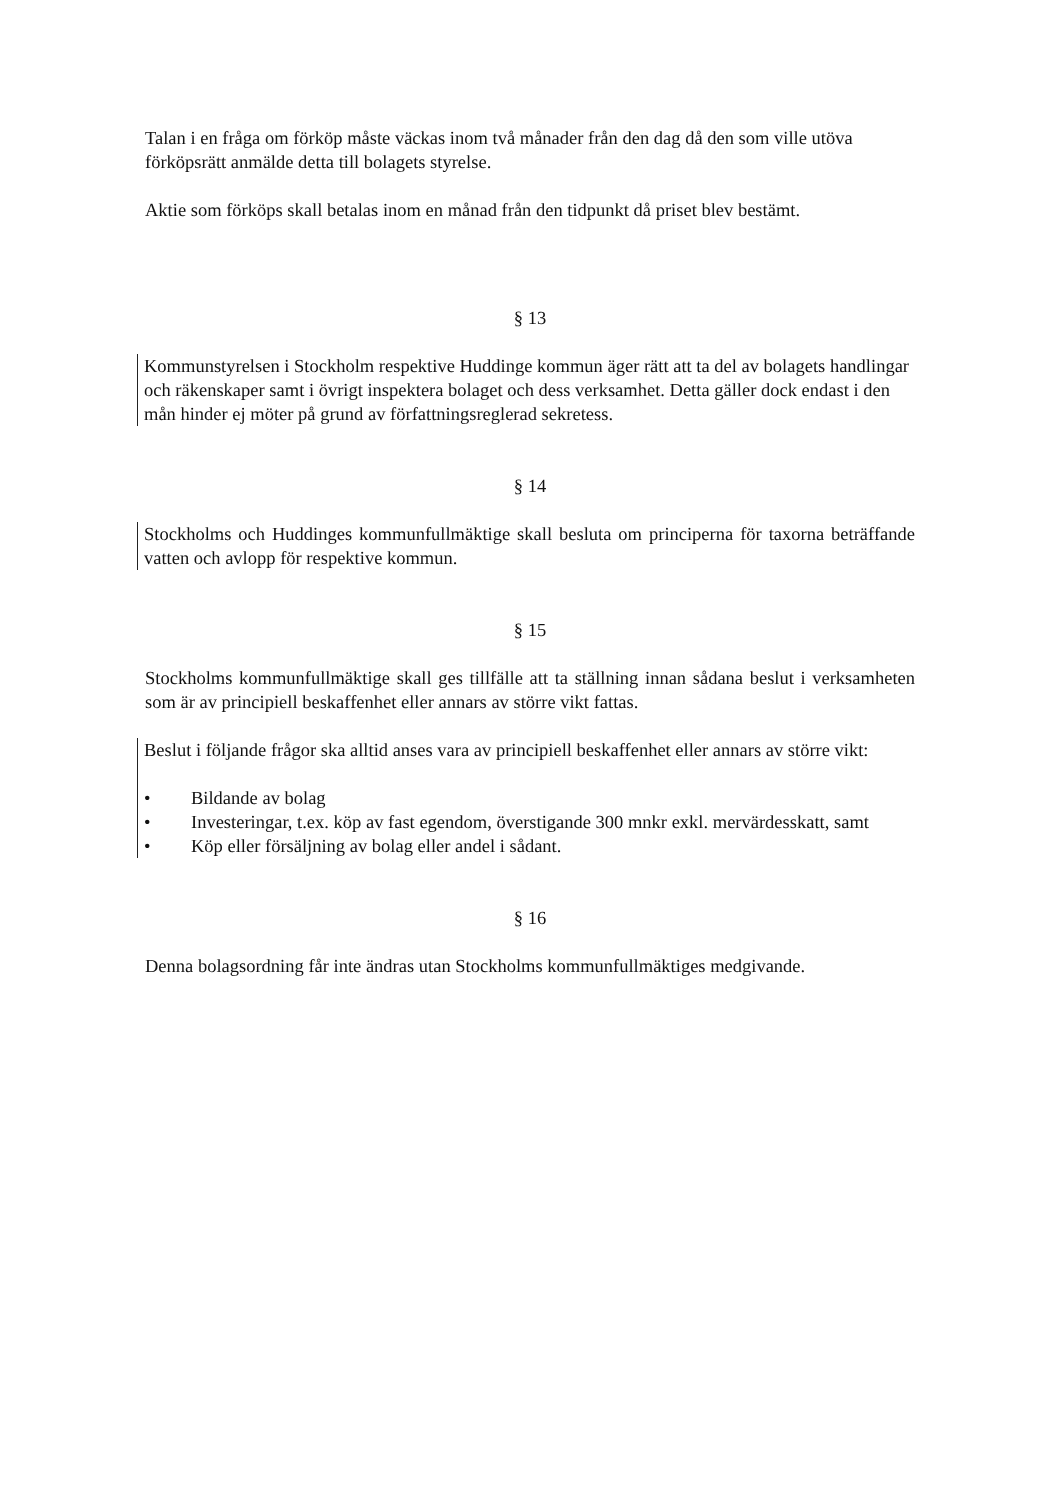Talan i en fråga om förköp måste väckas inom två månader från den dag då den som ville utöva förköpsrätt anmälde detta till bolagets styrelse.
Aktie som förköps skall betalas inom en månad från den tidpunkt då priset blev bestämt.
§ 13
Kommunstyrelsen i Stockholm respektive Huddinge kommun äger rätt att ta del av bolagets handlingar och räkenskaper samt i övrigt inspektera bolaget och dess verksamhet. Detta gäller dock endast i den mån hinder ej möter på grund av författningsreglerad sekretess.
§ 14
Stockholms och Huddinges kommunfullmäktige skall besluta om principerna för taxorna beträffande vatten och avlopp för respektive kommun.
§ 15
Stockholms kommunfullmäktige skall ges tillfälle att ta ställning innan sådana beslut i verksamheten som är av principiell beskaffenhet eller annars av större vikt fattas.
Beslut i följande frågor ska alltid anses vara av principiell beskaffenhet eller annars av större vikt:
• Bildande av bolag
• Investeringar, t.ex. köp av fast egendom, överstigande 300 mnkr exkl. mervärdesskatt, samt
• Köp eller försäljning av bolag eller andel i sådant.
§ 16
Denna bolagsordning får inte ändras utan Stockholms kommunfullmäktiges medgivande.